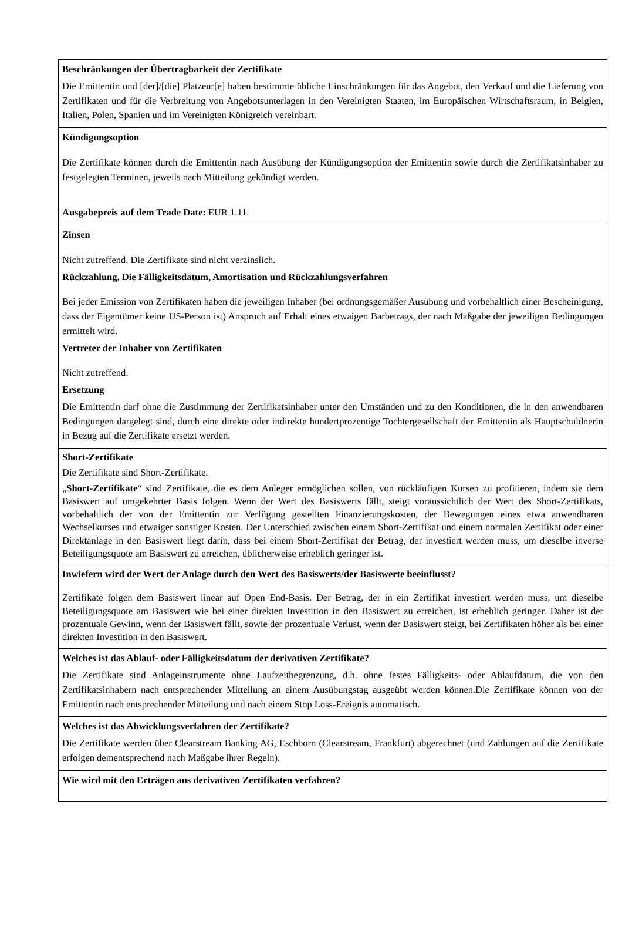| Beschränkungen der Übertragbarkeit der Zertifikate Die Emittentin und [der]/[die] Platzeur[e] haben bestimmte übliche Einschränkungen für das Angebot, den Verkauf und die Lieferung von Zertifikaten und für die Verbreitung von Angebotsunterlagen in den Vereinigten Staaten, im Europäischen Wirtschaftsraum, in Belgien, Italien, Polen, Spanien und im Vereinigten Königreich vereinbart. |
| Kündigungsoption Die Zertifikate können durch die Emittentin nach Ausübung der Kündigungsoption der Emittentin sowie durch die Zertifikatsinhaber zu festgelegten Terminen, jeweils nach Mitteilung gekündigt werden. Ausgabepreis auf dem Trade Date: EUR 1.11. |
| Zinsen Nicht zutreffend. Die Zertifikate sind nicht verzinslich. Rückzahlung, Die Fälligkeitsdatum, Amortisation und Rückzahlungsverfahren Bei jeder Emission von Zertifikaten haben die jeweiligen Inhaber (bei ordnungsgemäßer Ausübung und vorbehaltlich einer Bescheinigung, dass der Eigentümer keine US-Person ist) Anspruch auf Erhalt eines etwaigen Barbetrags, der nach Maßgabe der jeweiligen Bedingungen ermittelt wird. Vertreter der Inhaber von Zertifikaten Nicht zutreffend. Ersetzung Die Emittentin darf ohne die Zustimmung der Zertifikatsinhaber unter den Umständen und zu den Konditionen, die in den anwendbaren Bedingungen dargelegt sind, durch eine direkte oder indirekte hundertprozentige Tochtergesellschaft der Emittentin als Hauptschuldnerin in Bezug auf die Zertifikate ersetzt werden. |
| Short-Zertifikate Die Zertifikate sind Short-Zertifikate. „ Short-Zertifikate “ sind Zertifikate, die es dem Anleger ermöglichen sollen, von rückläufigen Kursen zu profitieren, indem sie dem Basiswert auf umgekehrter Basis folgen. Wenn der Wert des Basiswerts fällt, steigt voraussichtlich der Wert des Short-Zertifikats, vorbehaltlich der von der Emittentin zur Verfügung gestellten Finanzierungskosten, der Bewegungen eines etwa anwendbaren Wechselkurses und etwaiger sonstiger Kosten. Der Unterschied zwischen einem Short-Zertifikat und einem normalen Zertifikat oder einer Direktanlage in den Basiswert liegt darin, dass bei einem Short-Zertifikat der Betrag, der investiert werden muss, um dieselbe inverse Beteiligungsquote am Basiswert zu erreichen, üblicherweise erheblich geringer ist. |
| Inwiefern wird der Wert der Anlage durch den Wert des Basiswerts/der Basiswerte beeinflusst? Zertifikate folgen dem Basiswert linear auf Open End-Basis. Der Betrag, der in ein Zertifikat investiert werden muss, um dieselbe Beteiligungsquote am Basiswert wie bei einer direkten Investition in den Basiswert zu erreichen, ist erheblich geringer. Daher ist der prozentuale Gewinn, wenn der Basiswert fällt, sowie der prozentuale Verlust, wenn der Basiswert steigt, bei Zertifikaten höher als bei einer direkten Investition in den Basiswert. |
| Welches ist das Ablauf- oder Fälligkeitsdatum der derivativen Zertifikate? Die Zertifikate sind Anlageinstrumente ohne Laufzeitbegrenzung, d.h. ohne festes Fälligkeits- oder Ablaufdatum, die von den Zertifikatsinhabern nach entsprechender Mitteilung an einem Ausübungstag ausgeübt werden können.Die Zertifikate können von der Emittentin nach entsprechender Mitteilung und nach einem Stop Loss-Ereignis automatisch. |
| Welches ist das Abwicklungsverfahren der Zertifikate? Die Zertifikate werden über Clearstream Banking AG, Eschborn (Clearstream, Frankfurt) abgerechnet (und Zahlungen auf die Zertifikate erfolgen dementsprechend nach Maßgabe ihrer Regeln). |
| Wie wird mit den Erträgen aus derivativen Zertifikaten verfahren? |